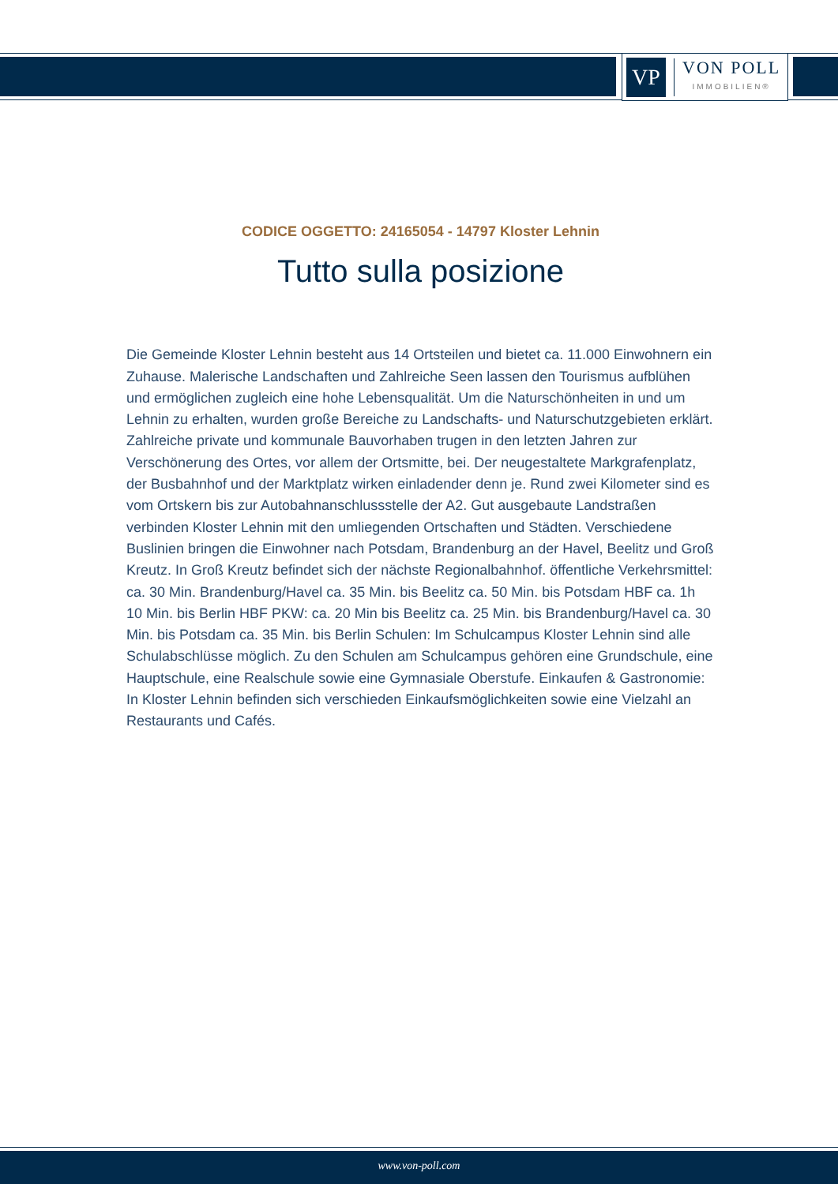VP
VON POLL
IMMOBILIEN®
CODICE OGGETTO: 24165054 - 14797 Kloster Lehnin
Tutto sulla posizione
Die Gemeinde Kloster Lehnin besteht aus 14 Ortsteilen und bietet ca. 11.000 Einwohnern ein Zuhause. Malerische Landschaften und Zahlreiche Seen lassen den Tourismus aufblühen und ermöglichen zugleich eine hohe Lebensqualität. Um die Naturschönheiten in und um Lehnin zu erhalten, wurden große Bereiche zu Landschafts- und Naturschutzgebieten erklärt. Zahlreiche private und kommunale Bauvorhaben trugen in den letzten Jahren zur Verschönerung des Ortes, vor allem der Ortsmitte, bei. Der neugestaltete Markgrafenplatz, der Busbahnhof und der Marktplatz wirken einladender denn je. Rund zwei Kilometer sind es vom Ortskern bis zur Autobahnanschlussstelle der A2. Gut ausgebaute Landstraßen verbinden Kloster Lehnin mit den umliegenden Ortschaften und Städten. Verschiedene Buslinien bringen die Einwohner nach Potsdam, Brandenburg an der Havel, Beelitz und Groß Kreutz. In Groß Kreutz befindet sich der nächste Regionalbahnhof. öffentliche Verkehrsmittel: ca. 30 Min. Brandenburg/Havel ca. 35 Min. bis Beelitz ca. 50 Min. bis Potsdam HBF ca. 1h 10 Min. bis Berlin HBF PKW: ca. 20 Min bis Beelitz ca. 25 Min. bis Brandenburg/Havel ca. 30 Min. bis Potsdam ca. 35 Min. bis Berlin Schulen: Im Schulcampus Kloster Lehnin sind alle Schulabschlüsse möglich. Zu den Schulen am Schulcampus gehören eine Grundschule, eine Hauptschule, eine Realschule sowie eine Gymnasiale Oberstufe. Einkaufen & Gastronomie: In Kloster Lehnin befinden sich verschieden Einkaufsmöglichkeiten sowie eine Vielzahl an Restaurants und Cafés.
www.von-poll.com